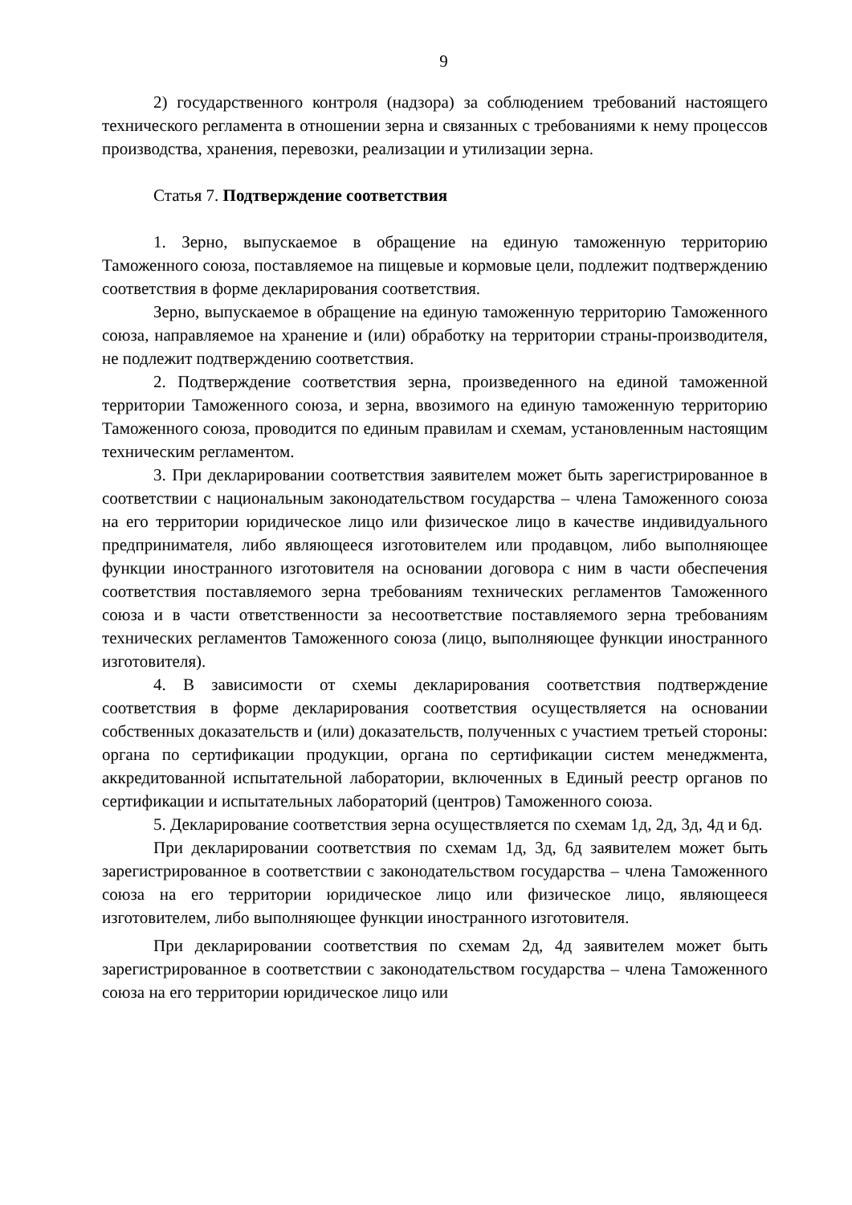9
2) государственного контроля (надзора) за соблюдением требований настоящего технического регламента в отношении зерна и связанных с требованиями к нему процессов производства, хранения, перевозки, реализации и утилизации зерна.
Статья 7. Подтверждение соответствия
1. Зерно, выпускаемое в обращение на единую таможенную территорию Таможенного союза, поставляемое на пищевые и кормовые цели, подлежит подтверждению соответствия в форме декларирования соответствия.
Зерно, выпускаемое в обращение на единую таможенную территорию Таможенного союза, направляемое на хранение и (или) обработку на территории страны-производителя, не подлежит подтверждению соответствия.
2. Подтверждение соответствия зерна, произведенного на единой таможенной территории Таможенного союза, и зерна, ввозимого на единую таможенную территорию Таможенного союза, проводится по единым правилам и схемам, установленным настоящим техническим регламентом.
3. При декларировании соответствия заявителем может быть зарегистрированное в соответствии с национальным законодательством государства – члена Таможенного союза на его территории юридическое лицо или физическое лицо в качестве индивидуального предпринимателя, либо являющееся изготовителем или продавцом, либо выполняющее функции иностранного изготовителя на основании договора с ним в части обеспечения соответствия поставляемого зерна требованиям технических регламентов Таможенного союза и в части ответственности за несоответствие поставляемого зерна требованиям технических регламентов Таможенного союза (лицо, выполняющее функции иностранного изготовителя).
4. В зависимости от схемы декларирования соответствия подтверждение соответствия в форме декларирования соответствия осуществляется на основании собственных доказательств и (или) доказательств, полученных с участием третьей стороны: органа по сертификации продукции, органа по сертификации систем менеджмента, аккредитованной испытательной лаборатории, включенных в Единый реестр органов по сертификации и испытательных лабораторий (центров) Таможенного союза.
5. Декларирование соответствия зерна осуществляется по схемам 1д, 2д, 3д, 4д и 6д.
При декларировании соответствия по схемам 1д, 3д, 6д заявителем может быть зарегистрированное в соответствии с законодательством государства – члена Таможенного союза на его территории юридическое лицо или физическое лицо, являющееся изготовителем, либо выполняющее функции иностранного изготовителя.
При декларировании соответствия по схемам 2д, 4д заявителем может быть зарегистрированное в соответствии с законодательством государства – члена Таможенного союза на его территории юридическое лицо или